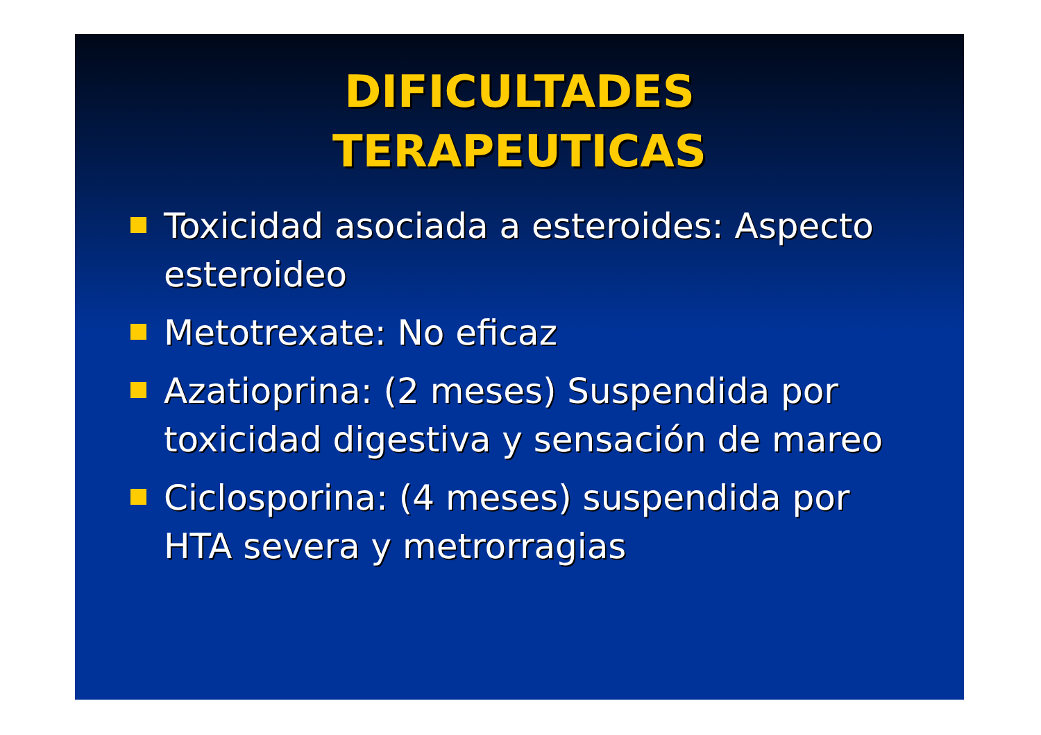DIFICULTADES
TERAPEUTICAS
Toxicidad asociada a esteroides: Aspecto esteroideo
Metotrexate: No eficaz
Azatioprina: (2 meses) Suspendida por toxicidad digestiva y sensación de mareo
Ciclosporina: (4 meses) suspendida por HTA severa y metrorragias